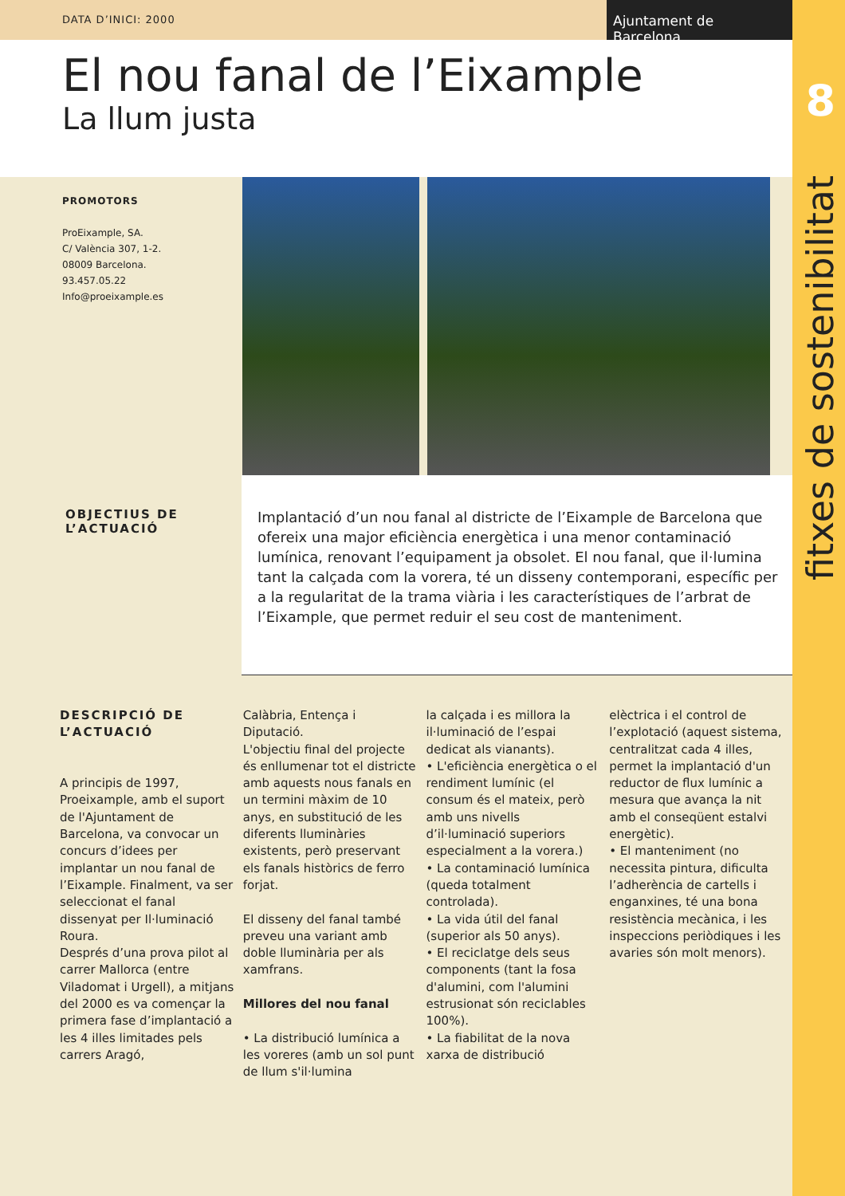8
fitxes de sostenibilitat
DATA D’INICI: 2000
Ajuntament de Barcelona
El nou fanal de l’Eixample
La llum justa
PROMOTORS
ProEixample, SA.
C/ València 307, 1-2.
08009 Barcelona.
93.457.05.22
Info@proeixample.es
OBJECTIUS DE L’ACTUACIÓ
Implantació d’un nou fanal al districte de l’Eixample de Barcelona que ofereix una major eficiència energètica i una menor contaminació lumínica, renovant l’equipament ja obsolet. El nou fanal, que il·lumina tant la calçada com la vorera, té un disseny contemporani, específic per a la regularitat de la trama viària i les característiques de l’arbrat de l’Eixample, que permet reduir el seu cost de manteniment.
DESCRIPCIÓ DE L’ACTUACIÓ
A principis de 1997, Proeixample, amb el suport de l'Ajuntament de Barcelona, va convocar un concurs d’idees per implantar un nou fanal de l’Eixample. Finalment, va ser seleccionat el fanal dissenyat per Il·luminació Roura.
Després d’una prova pilot al carrer Mallorca (entre Viladomat i Urgell), a mitjans del 2000 es va començar la primera fase d’implantació a les 4 illes limitades pels carrers Aragó,
Calàbria, Entença i Diputació.
L'objectiu final del projecte és enllumenar tot el districte amb aquests nous fanals en un termini màxim de 10 anys, en substitució de les diferents lluminàries existents, però preservant els fanals històrics de ferro forjat.
El disseny del fanal també preveu una variant amb doble lluminària per als xamfrans.
Millores del nou fanal
• La distribució lumínica a les voreres (amb un sol punt de llum s'il·lumina
la calçada i es millora la il·luminació de l’espai dedicat als vianants).
• L'eficiència energètica o el rendiment lumínic (el consum és el mateix, però amb uns nivells d’il·luminació superiors especialment a la vorera.)
• La contaminació lumínica (queda totalment controlada).
• La vida útil del fanal (superior als 50 anys).
• El reciclatge dels seus components (tant la fosa d'alumini, com l'alumini estrusionat són reciclables 100%).
• La fiabilitat de la nova xarxa de distribució
elèctrica i el control de l’explotació (aquest sistema, centralitzat cada 4 illes, permet la implantació d'un reductor de flux lumínic a mesura que avança la nit amb el conseqüent estalvi energètic).
• El manteniment (no necessita pintura, dificulta l’adherència de cartells i enganxines, té una bona resistència mecànica, i les inspeccions periòdiques i les avaries són molt menors).